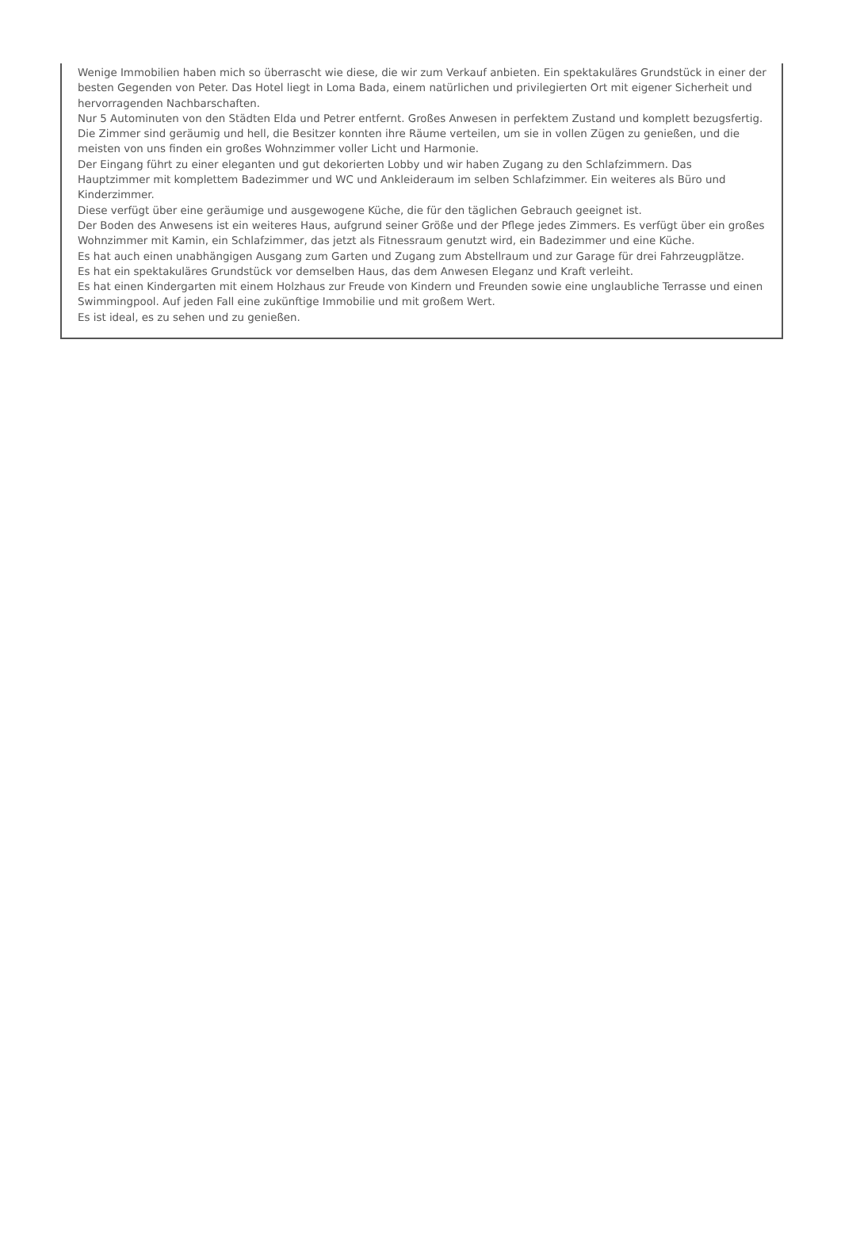Wenige Immobilien haben mich so überrascht wie diese, die wir zum Verkauf anbieten. Ein spektakuläres Grundstück in einer der besten Gegenden von Peter. Das Hotel liegt in Loma Bada, einem natürlichen und privilegierten Ort mit eigener Sicherheit und hervorragenden Nachbarschaften.
Nur 5 Autominuten von den Städten Elda und Petrer entfernt. Großes Anwesen in perfektem Zustand und komplett bezugsfertig.
Die Zimmer sind geräumig und hell, die Besitzer konnten ihre Räume verteilen, um sie in vollen Zügen zu genießen, und die meisten von uns finden ein großes Wohnzimmer voller Licht und Harmonie.
Der Eingang führt zu einer eleganten und gut dekorierten Lobby und wir haben Zugang zu den Schlafzimmern. Das Hauptzimmer mit komplettem Badezimmer und WC und Ankleideraum im selben Schlafzimmer. Ein weiteres als Büro und Kinderzimmer.
Diese verfügt über eine geräumige und ausgewogene Küche, die für den täglichen Gebrauch geeignet ist.
Der Boden des Anwesens ist ein weiteres Haus, aufgrund seiner Größe und der Pflege jedes Zimmers. Es verfügt über ein großes Wohnzimmer mit Kamin, ein Schlafzimmer, das jetzt als Fitnessraum genutzt wird, ein Badezimmer und eine Küche.
Es hat auch einen unabhängigen Ausgang zum Garten und Zugang zum Abstellraum und zur Garage für drei Fahrzeugplätze.
Es hat ein spektakuläres Grundstück vor demselben Haus, das dem Anwesen Eleganz und Kraft verleiht.
Es hat einen Kindergarten mit einem Holzhaus zur Freude von Kindern und Freunden sowie eine unglaubliche Terrasse und einen Swimmingpool. Auf jeden Fall eine zukünftige Immobilie und mit großem Wert.
Es ist ideal, es zu sehen und zu genießen.